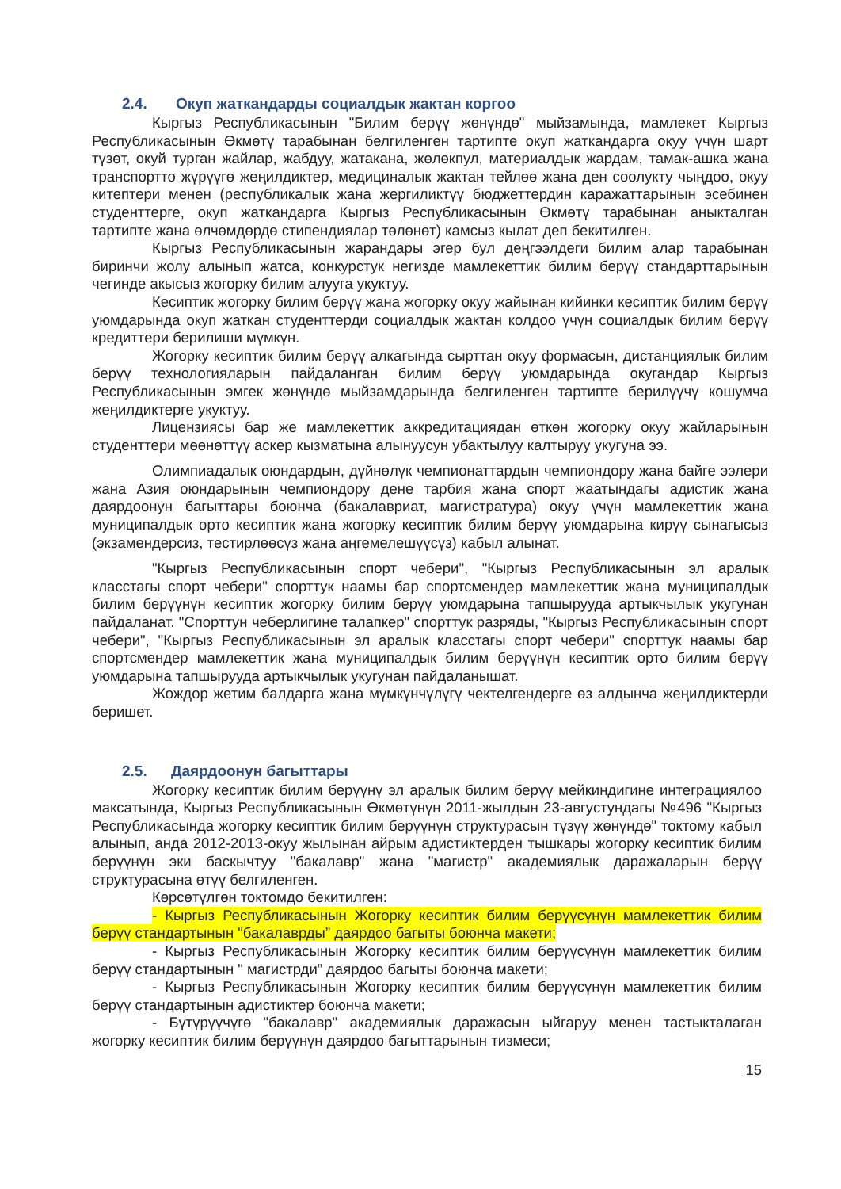2.4. Окуп жаткандарды социалдык жактан коргоо
Кыргыз Республикасынын "Билим берүү жөнүндө" мыйзамында, мамлекет Кыргыз Республикасынын Өкмөтү тарабынан белгиленген тартипте окуп жаткандарга окуу үчүн шарт түзөт, окуй турган жайлар, жабдуу, жатакана, жөлөкпул, материалдык жардам, тамак-ашка жана транспортто жүрүүгө жеңилдиктер, медициналык жактан тейлөө жана ден соолукту чыңдоо, окуу китептери менен (республикалык жана жергиликтүү бюджеттердин каражаттарынын эсебинен студенттерге, окуп жаткандарга Кыргыз Республикасынын Өкмөтү тарабынан аныкталган тартипте жана өлчөмдөрдө стипендиялар төлөнөт) камсыз кылат деп бекитилген.
Кыргыз Республикасынын жарандары эгер бул деңгээлдеги билим алар тарабынан биринчи жолу алынып жатса, конкурстук негизде мамлекеттик билим берүү стандарттарынын чегинде акысыз жогорку билим алууга укуктуу.
Кесиптик жогорку билим берүү жана жогорку окуу жайынан кийинки кесиптик билим берүү уюмдарында окуп жаткан студенттерди социалдык жактан колдоо үчүн социалдык билим берүү кредиттери берилиши мүмкүн.
Жогорку кесиптик билим берүү алкагында сырттан окуу формасын, дистанциялык билим берүү технологияларын пайдаланган билим берүү уюмдарында окугандар Кыргыз Республикасынын эмгек жөнүндө мыйзамдарында белгиленген тартипте берилүүчү кошумча жеңилдиктерге укуктуу.
Лицензиясы бар же мамлекеттик аккредитациядан өткөн жогорку окуу жайларынын студенттери мөөнөттүү аскер кызматына алынуусун убактылуу калтыруу укугуна ээ.
Олимпиадалык оюндардын, дүйнөлүк чемпионаттардын чемпиондору жана байге ээлери жана Азия оюндарынын чемпиондору дене тарбия жана спорт жаатындагы адистик жана даярдоонун багыттары боюнча (бакалавриат, магистратура) окуу үчүн мамлекеттик жана муниципалдык орто кесиптик жана жогорку кесиптик билим берүү уюмдарына кирүү сынагысыз (экзамендерсиз, тестирлөөсүз жана аңгемелешүүсүз) кабыл алынат.
"Кыргыз Республикасынын спорт чебери", "Кыргыз Республикасынын эл аралык класстагы спорт чебери" спорттук наамы бар спортсмендер мамлекеттик жана муниципалдык билим берүүнүн кесиптик жогорку билим берүү уюмдарына тапшырууда артыкчылык укугунан пайдаланат. "Спорттун чеберлигине талапкер" спорттук разряды, "Кыргыз Республикасынын спорт чебери", "Кыргыз Республикасынын эл аралык класстагы спорт чебери" спорттук наамы бар спортсмендер мамлекеттик жана муниципалдык билим берүүнүн кесиптик орто билим берүү уюмдарына тапшырууда артыкчылык укугунан пайдаланышат.
Жождор жетим балдарга жана мүмкүнчүлүгү чектелгендерге өз алдынча жеңилдиктерди беришет.
2.5. Даярдоонун багыттары
Жогорку кесиптик билим берүүнү эл аралык билим берүү мейкиндигине интеграциялоо максатында, Кыргыз Республикасынын Өкмөтүнүн 2011-жылдын 23-августундагы №496 "Кыргыз Республикасында жогорку кесиптик билим берүүнүн структурасын түзүү жөнүндө" токтому кабыл алынып, анда 2012-2013-окуу жылынан айрым адистиктерден тышкары жогорку кесиптик билим берүүнүн эки баскычтуу "бакалавр" жана "магистр" академиялык даражаларын берүү структурасына өтүү белгиленген.
Көрсөтүлгөн токтомдо бекитилген:
- Кыргыз Республикасынын Жогорку кесиптик билим берүүсүнүн мамлекеттик билим берүү стандартынын "бакалаврды” даярдоо багыты боюнча макети;
- Кыргыз Республикасынын Жогорку кесиптик билим берүүсүнүн мамлекеттик билим берүү стандартынын " магистрди” даярдоо багыты боюнча макети;
- Кыргыз Республикасынын Жогорку кесиптик билим берүүсүнүн мамлекеттик билим берүү стандартынын адистиктер боюнча макети;
- Бүтүрүүчүгө "бакалавр" академиялык даражасын ыйгаруу менен тастыкталаган жогорку кесиптик билим берүүнүн даярдоо багыттарынын тизмеси;
15